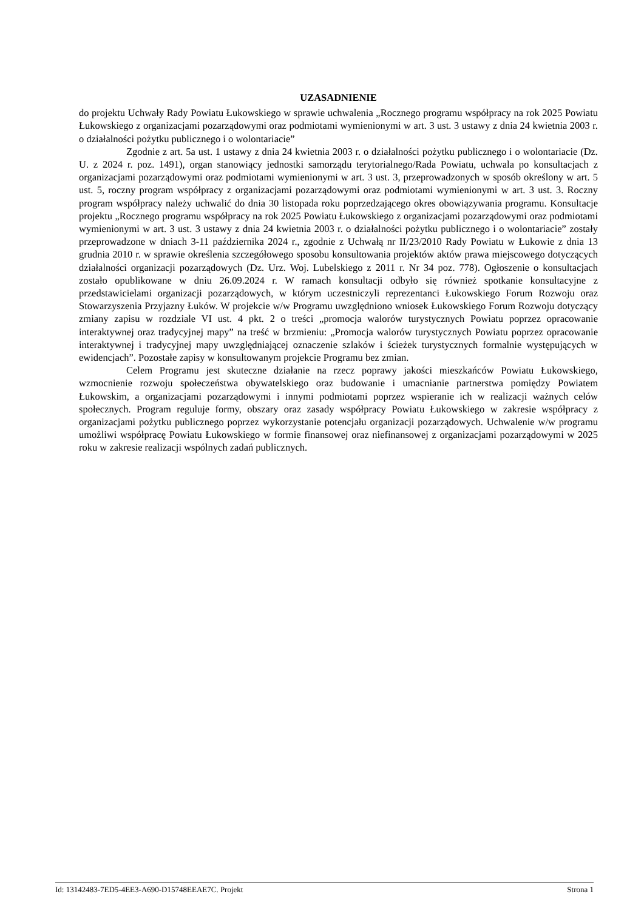UZASADNIENIE
do projektu Uchwały Rady Powiatu Łukowskiego w sprawie uchwalenia „Rocznego programu współpracy na rok 2025 Powiatu Łukowskiego z organizacjami pozarządowymi oraz podmiotami wymienionymi w art. 3 ust. 3 ustawy z dnia 24 kwietnia 2003 r. o działalności pożytku publicznego i o wolontariacie”
Zgodnie z art. 5a ust. 1 ustawy z dnia 24 kwietnia 2003 r. o działalności pożytku publicznego i o wolontariacie (Dz. U. z 2024 r. poz. 1491), organ stanowiący jednostki samorządu terytorialnego/Rada Powiatu, uchwala po konsultacjach z organizacjami pozarządowymi oraz podmiotami wymienionymi w art. 3 ust. 3, przeprowadzonych w sposób określony w art. 5 ust. 5, roczny program współpracy z organizacjami pozarządowymi oraz podmiotami wymienionymi w art. 3 ust. 3. Roczny program współpracy należy uchwalić do dnia 30 listopada roku poprzedzającego okres obowiązywania programu. Konsultacje projektu „Rocznego programu współpracy na rok 2025 Powiatu Łukowskiego z organizacjami pozarządowymi oraz podmiotami wymienionymi w art. 3 ust. 3 ustawy z dnia 24 kwietnia 2003 r. o działalności pożytku publicznego i o wolontariacie” zostały przeprowadzone w dniach 3-11 października 2024 r., zgodnie z Uchwałą nr II/23/2010 Rady Powiatu w Łukowie z dnia 13 grudnia 2010 r. w sprawie określenia szczegółowego sposobu konsultowania projektów aktów prawa miejscowego dotyczących działalności organizacji pozarządowych (Dz. Urz. Woj. Lubelskiego z 2011 r. Nr 34 poz. 778). Ogłoszenie o konsultacjach zostało opublikowane w dniu 26.09.2024 r. W ramach konsultacji odbyło się również spotkanie konsultacyjne z przedstawicielami organizacji pozarządowych, w którym uczestniczyli reprezentanci Łukowskiego Forum Rozwoju oraz Stowarzyszenia Przyjazny Łuków. W projekcie w/w Programu uwzględniono wniosek Łukowskiego Forum Rozwoju dotyczący zmiany zapisu w rozdziale VI ust. 4 pkt. 2 o treści „promocja walorów turystycznych Powiatu poprzez opracowanie interaktywnej oraz tradycyjnej mapy” na treść w brzmieniu: „Promocja walorów turystycznych Powiatu poprzez opracowanie interaktywnej i tradycyjnej mapy uwzględniającej oznaczenie szlaków i ścieżek turystycznych formalnie występujących w ewidencjach”. Pozostałe zapisy w konsultowanym projekcie Programu bez zmian.
Celem Programu jest skuteczne działanie na rzecz poprawy jakości mieszkańców Powiatu Łukowskiego, wzmocnienie rozwoju społeczeństwa obywatelskiego oraz budowanie i umacnianie partnerstwa pomiędzy Powiatem Łukowskim, a organizacjami pozarządowymi i innymi podmiotami poprzez wspieranie ich w realizacji ważnych celów społecznych. Program reguluje formy, obszary oraz zasady współpracy Powiatu Łukowskiego w zakresie współpracy z organizacjami pożytku publicznego poprzez wykorzystanie potencjału organizacji pozarządowych. Uchwalenie w/w programu umożliwi współpracę Powiatu Łukowskiego w formie finansowej oraz niefinansowej z organizacjami pozarządowymi w 2025 roku w zakresie realizacji wspólnych zadań publicznych.
Id: 13142483-7ED5-4EE3-A690-D15748EEAE7C. Projekt Strona 1